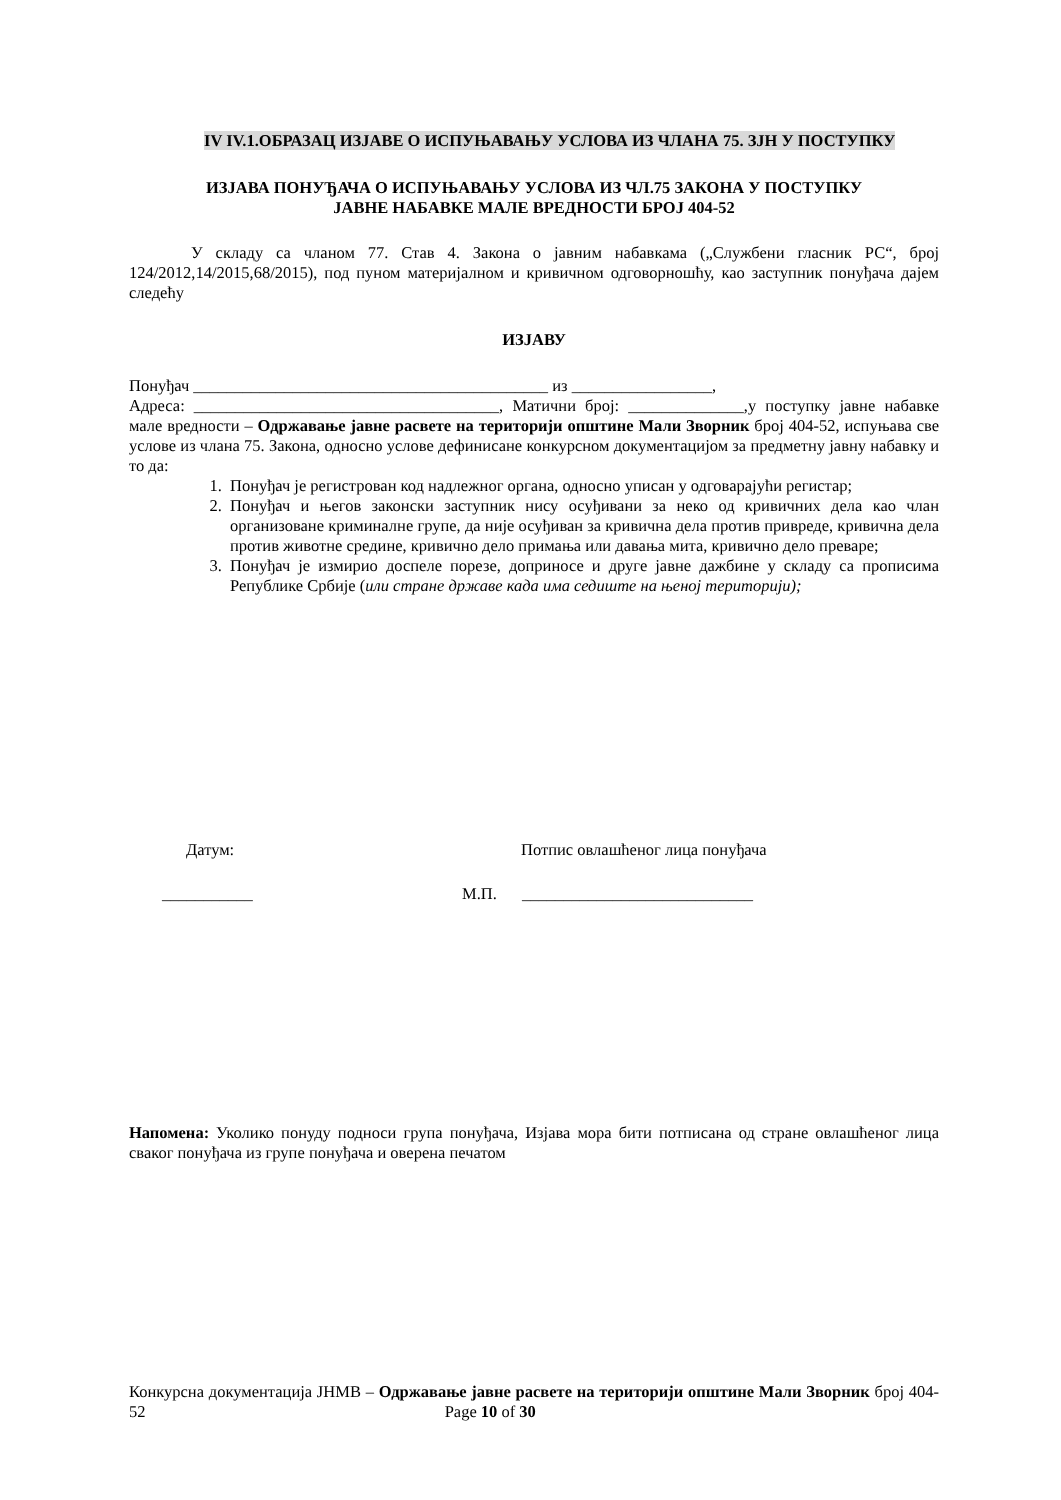IV IV.1.ОБРАЗАЦ ИЗЈАВЕ О ИСПУЊАВАЊУ УСЛОВА ИЗ ЧЛАНА 75. ЗЈН У ПОСТУПКУ
ИЗЈАВА ПОНУЂАЧА О ИСПУЊАВАЊУ УСЛОВА ИЗ ЧЛ.75 ЗАКОНА У ПОСТУПКУ
ЈАВНЕ НАБАВКЕ МАЛЕ ВРЕДНОСТИ БРОЈ 404-52
У складу са чланом 77. Став 4. Закона о јавним набавкама („Службени гласник РС“, број 124/2012,14/2015,68/2015), под пуном материјалном и кривичном одговорношћу, као заступник понуђача дајем следећу
ИЗЈАВУ
Понуђач ___________________________________________ из _________________,
Адреса: _____________________________________, Матични број: ______________,у поступку јавне набавке мале вредности – Одржавање јавне расвете на територији општине Мали Зворник број 404-52, испуњава све услове из члана 75. Закона, односно услове дефинисане конкурсном документацијом за предметну јавну набавку и то да:
1. Понуђач је регистрован код надлежног органа, односно уписан у одговарајући регистар;
2. Понуђач и његов законски заступник нису осуђивани за неко од кривичних дела као члан организоване криминалне групе, да није осуђиван за кривична дела против привреде, кривична дела против животне средине, кривично дело примања или давања мита, кривично дело преваре;
3. Понуђач је измирио доспеле порезе, доприносе и друге јавне дажбине у складу са прописима Републике Србије (или стране државе када има седиште на њеној територији);
Датум: Потпис овлашћеног лица понуђача
___________ М.П. ____________________________
Напомена: Уколико понуду подноси група понуђача, Изјава мора бити потписана од стране овлашћеног лица сваког понуђача из групе понуђача и оверена печатом
Конкурсна документација ЈНМВ – Одржавање јавне расвете на територији општине Мали Зворник број 404-52 Page 10 of 30